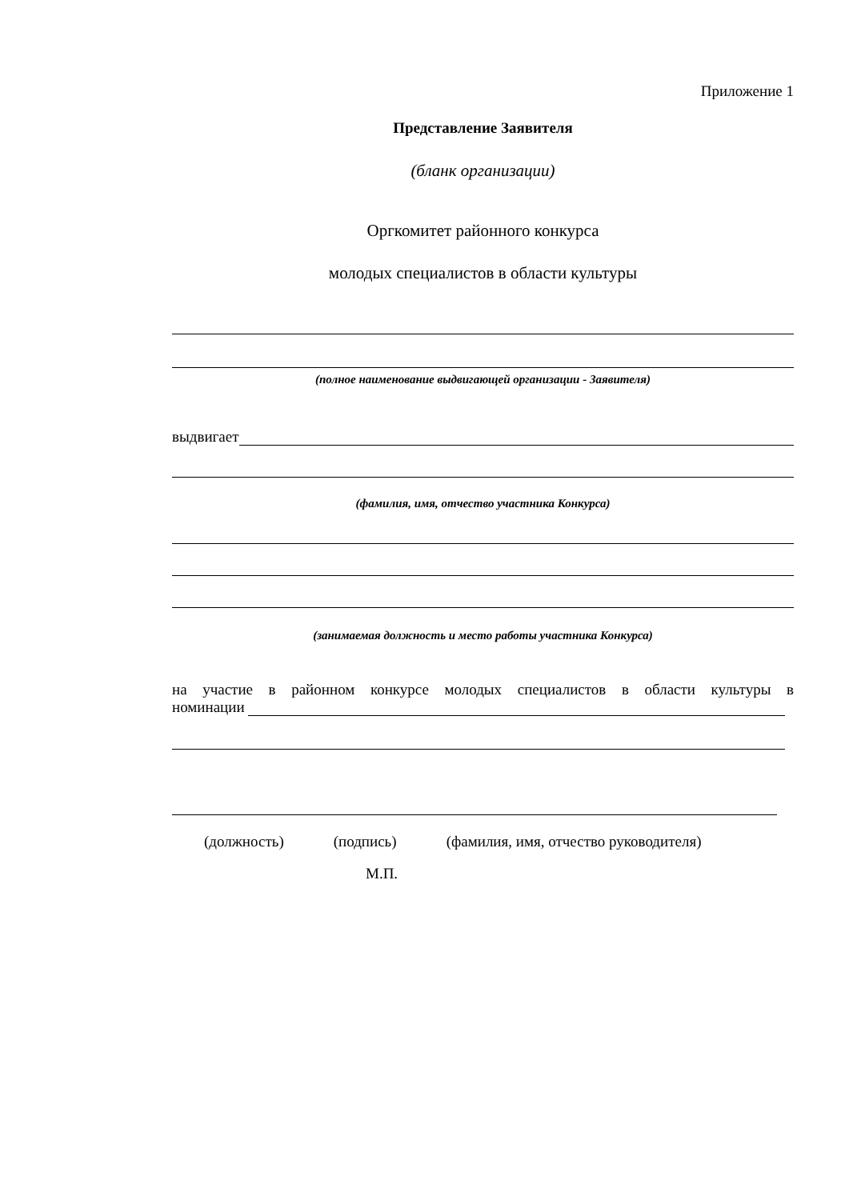Приложение 1
Представление Заявителя
(бланк организации)
Оргкомитет районного конкурса
молодых специалистов в области культуры
(полное наименование выдвигающей организации - Заявителя)
выдвигает
(фамилия, имя, отчество участника Конкурса)
(занимаемая должность и место работы участника Конкурса)
на участие в районном конкурсе молодых специалистов в области культуры в
номинации
(должность) (подпись) (фамилия, имя, отчество руководителя)
М.П.